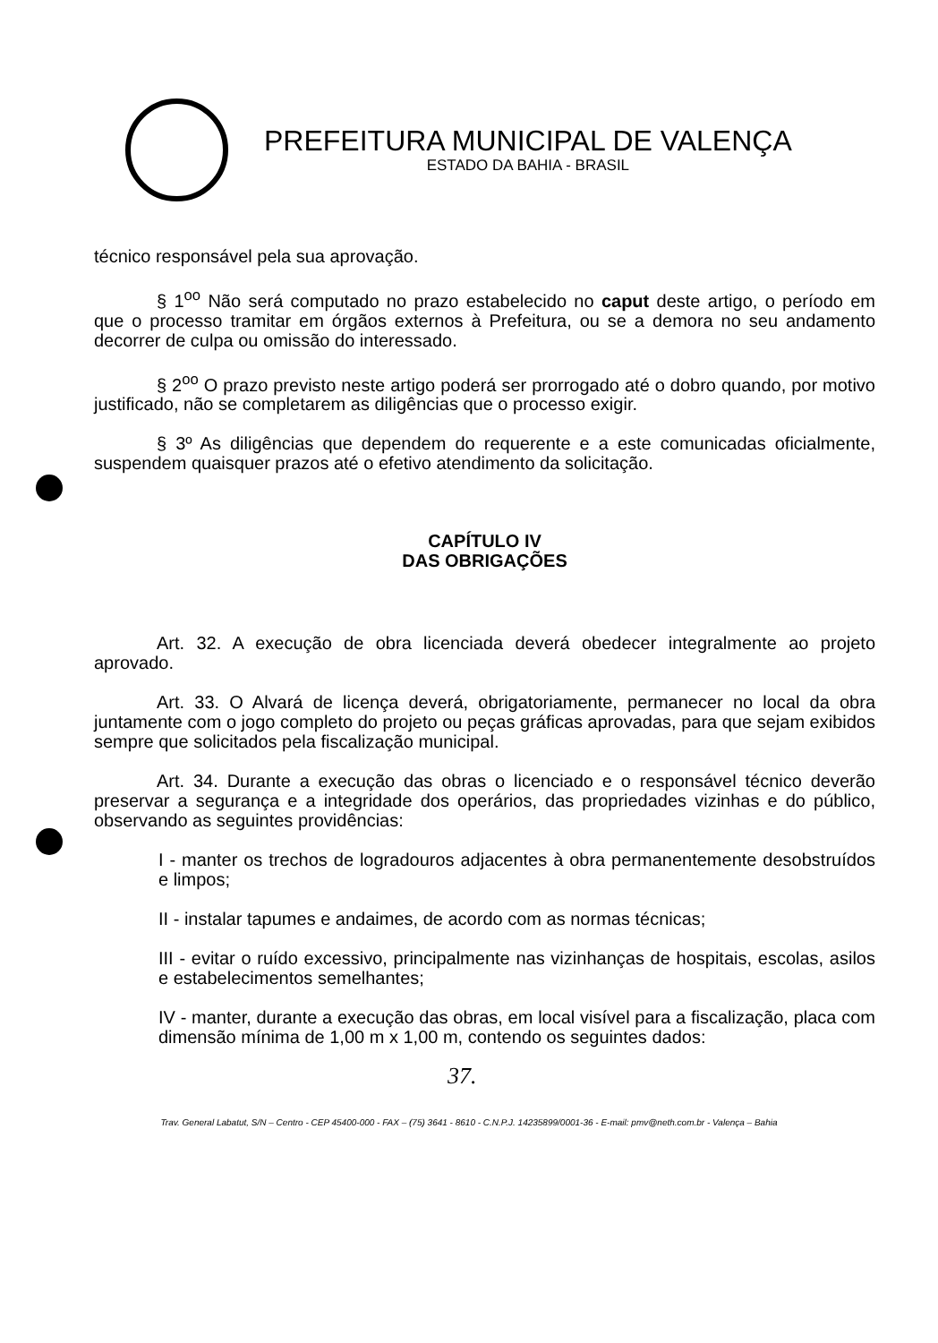PREFEITURA MUNICIPAL DE VALENÇA
ESTADO DA BAHIA - BRASIL
técnico responsável pela sua aprovação.
§ 1<sup>oo</sup> Não será computado no prazo estabelecido no caput deste artigo, o período em que o processo tramitar em órgãos externos à Prefeitura, ou se a demora no seu andamento decorrer de culpa ou omissão do interessado.
§ 2<sup>oo</sup> O prazo previsto neste artigo poderá ser prorrogado até o dobro quando, por motivo justificado, não se completarem as diligências que o processo exigir.
§ 3º As diligências que dependem do requerente e a este comunicadas oficialmente, suspendem quaisquer prazos até o efetivo atendimento da solicitação.
CAPÍTULO IV
DAS OBRIGAÇÕES
Art. 32. A execução de obra licenciada deverá obedecer integralmente ao projeto aprovado.
Art. 33. O Alvará de licença deverá, obrigatoriamente, permanecer no local da obra juntamente com o jogo completo do projeto ou peças gráficas aprovadas, para que sejam exibidos sempre que solicitados pela fiscalização municipal.
Art. 34. Durante a execução das obras o licenciado e o responsável técnico deverão preservar a segurança e a integridade dos operários, das propriedades vizinhas e do público, observando as seguintes providências:
I - manter os trechos de logradouros adjacentes à obra permanentemente desobstruídos e limpos;
II - instalar tapumes e andaimes, de acordo com as normas técnicas;
III - evitar o ruído excessivo, principalmente nas vizinhanças de hospitais, escolas, asilos e estabelecimentos semelhantes;
IV - manter, durante a execução das obras, em local visível para a fiscalização, placa com dimensão mínima de 1,00 m x 1,00 m, contendo os seguintes dados:
37.
Trav. General Labatut, S/N – Centro - CEP 45400-000 - FAX – (75) 3641 - 8610 - C.N.P.J. 14235899/0001-36 - E-mail: pmv@neth.com.br - Valença – Bahia